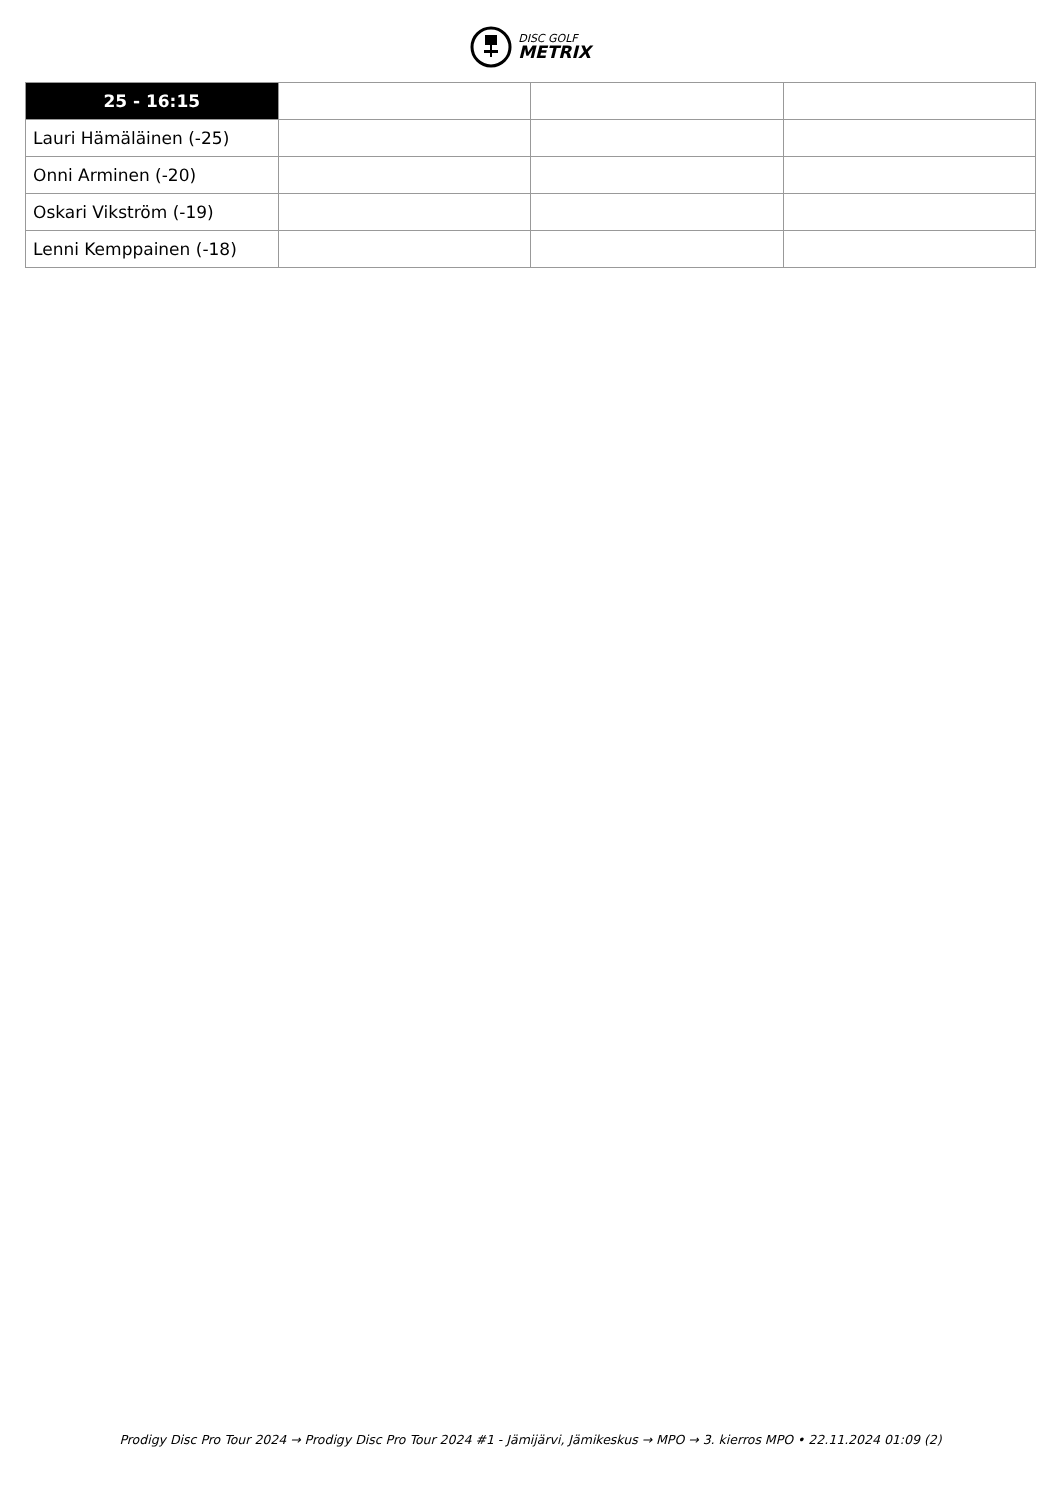DISC GOLF
METRIX
| 25 - 16:15 | | | |
| --- | --- | --- | --- |
| Lauri Hämäläinen (-25) | | | |
| Onni Arminen (-20) | | | |
| Oskari Vikström (-19) | | | |
| Lenni Kemppainen (-18) | | | |
Prodigy Disc Pro Tour 2024 → Prodigy Disc Pro Tour 2024 #1 - Jämijärvi, Jämikeskus → MPO → 3. kierros MPO • 22.11.2024 01:09 (2)